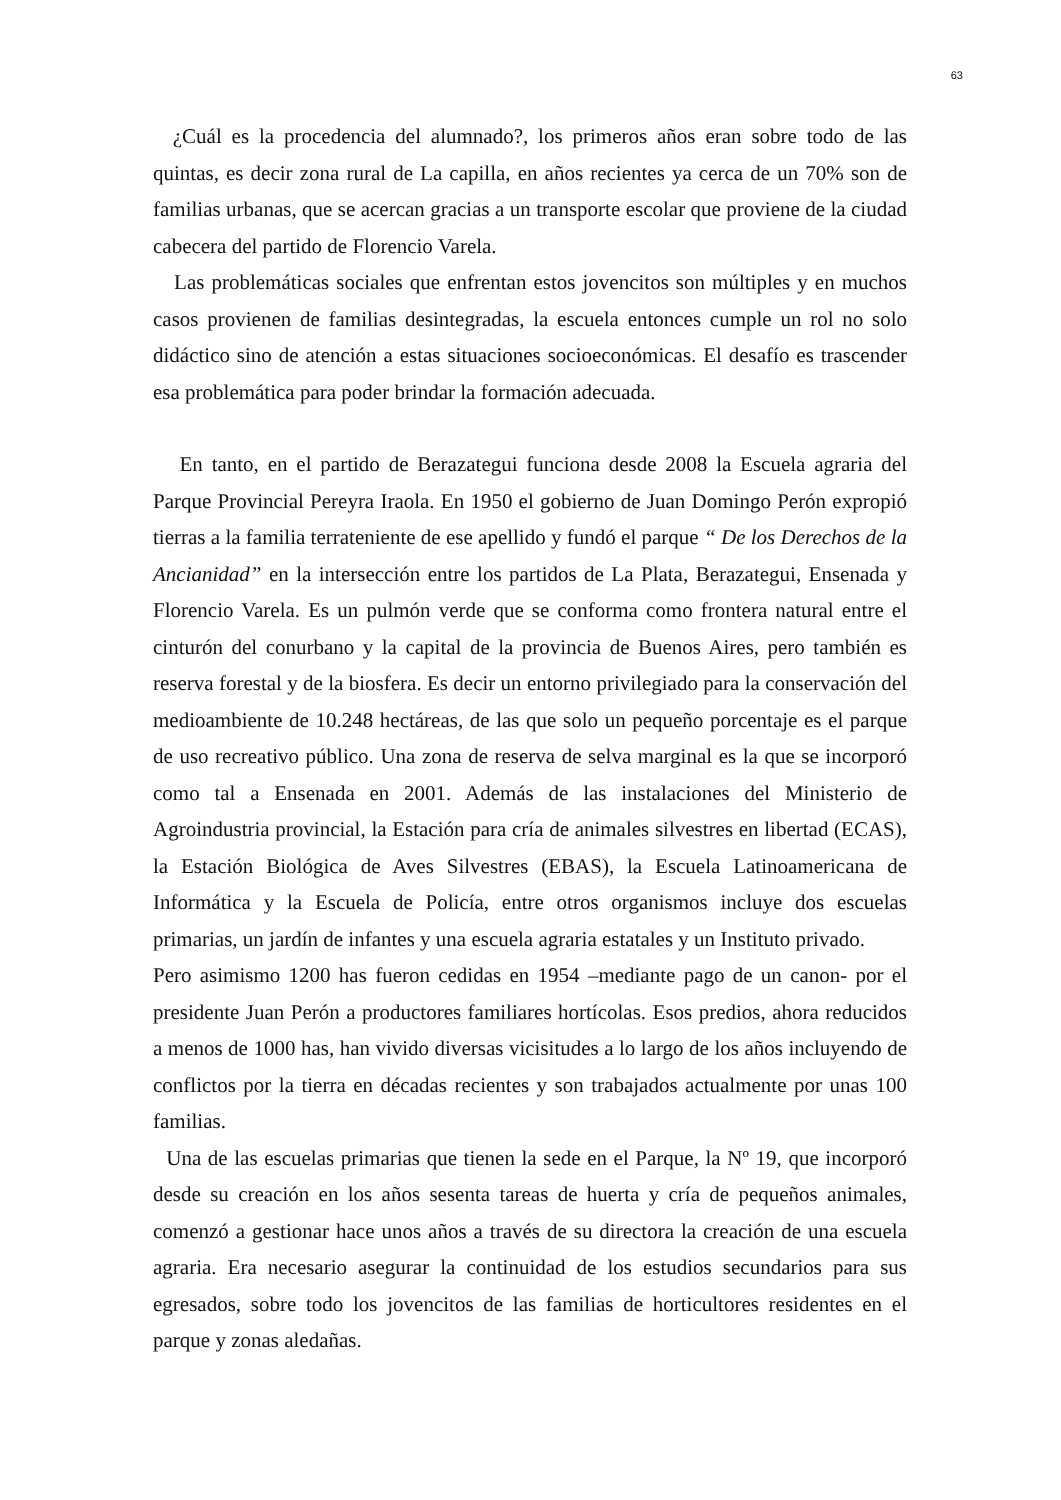63
¿Cuál es la procedencia del alumnado?, los primeros años eran sobre todo de las quintas, es decir zona rural de La capilla, en años recientes ya cerca de un 70% son de familias urbanas, que se acercan gracias a un transporte escolar que proviene de la ciudad cabecera del partido de Florencio Varela.
Las problemáticas sociales que enfrentan estos jovencitos son múltiples y en muchos casos provienen de familias desintegradas, la escuela entonces cumple un rol no solo didáctico sino de atención a estas situaciones socioeconómicas. El desafío es trascender esa problemática para poder brindar la formación adecuada.
En tanto, en el partido de Berazategui funciona desde 2008 la Escuela agraria del Parque Provincial Pereyra Iraola. En 1950 el gobierno de Juan Domingo Perón expropió tierras a la familia terrateniente de ese apellido y fundó el parque “ De los Derechos de la Ancianidad” en la intersección entre los partidos de La Plata, Berazategui, Ensenada y Florencio Varela. Es un pulmón verde que se conforma como frontera natural entre el cinturón del conurbano y la capital de la provincia de Buenos Aires, pero también es reserva forestal y de la biosfera. Es decir un entorno privilegiado para la conservación del medioambiente de 10.248 hectáreas, de las que solo un pequeño porcentaje es el parque de uso recreativo público. Una zona de reserva de selva marginal es la que se incorporó como tal a Ensenada en 2001. Además de las instalaciones del Ministerio de Agroindustria provincial, la Estación para cría de animales silvestres en libertad (ECAS), la Estación Biológica de Aves Silvestres (EBAS), la Escuela Latinoamericana de Informática y la Escuela de Policía, entre otros organismos incluye dos escuelas primarias, un jardín de infantes y una escuela agraria estatales y un Instituto privado.
Pero asimismo 1200 has fueron cedidas en 1954 –mediante pago de un canon- por el presidente Juan Perón a productores familiares hortícolas. Esos predios, ahora reducidos a menos de 1000 has, han vivido diversas vicisitudes a lo largo de los años incluyendo de conflictos por la tierra en décadas recientes y son trabajados actualmente por unas 100 familias.
Una de las escuelas primarias que tienen la sede en el Parque, la Nº 19, que incorporó desde su creación en los años sesenta tareas de huerta y cría de pequeños animales, comenzó a gestionar hace unos años a través de su directora la creación de una escuela agraria. Era necesario asegurar la continuidad de los estudios secundarios para sus egresados, sobre todo los jovencitos de las familias de horticultores residentes en el parque y zonas aledañas.